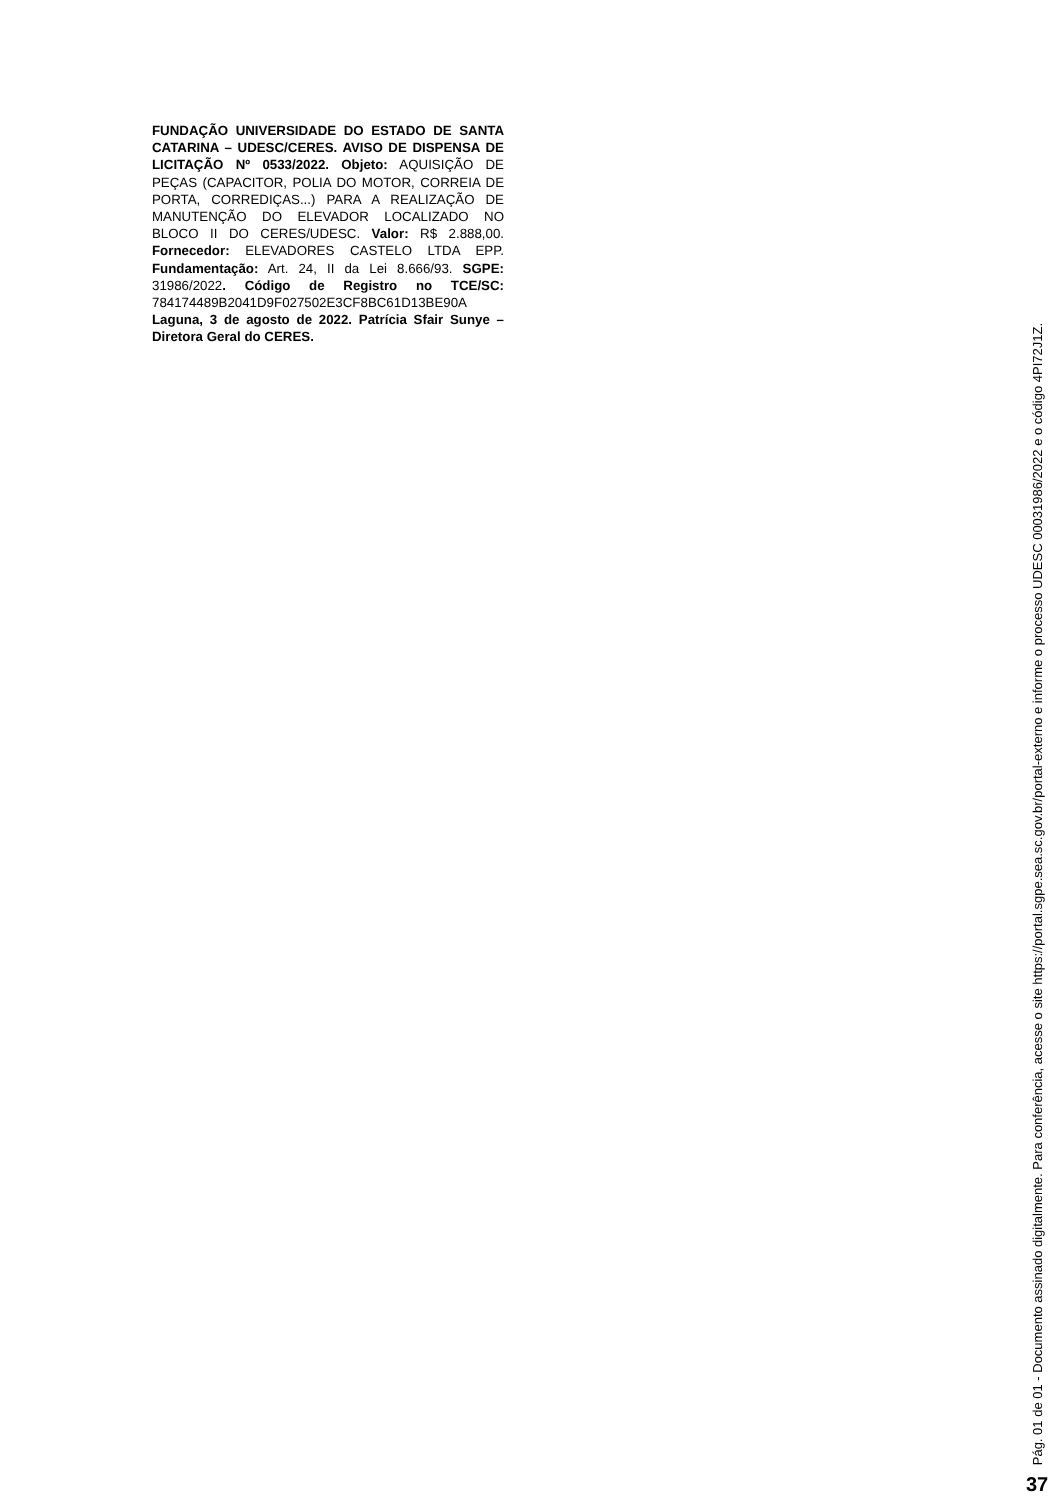FUNDAÇÃO UNIVERSIDADE DO ESTADO DE SANTA CATARINA – UDESC/CERES. AVISO DE DISPENSA DE LICITAÇÃO Nº 0533/2022. Objeto: AQUISIÇÃO DE PEÇAS (CAPACITOR, POLIA DO MOTOR, CORREIA DE PORTA, CORREDIÇAS...) PARA A REALIZAÇÃO DE MANUTENÇÃO DO ELEVADOR LOCALIZADO NO BLOCO II DO CERES/UDESC. Valor: R$ 2.888,00. Fornecedor: ELEVADORES CASTELO LTDA EPP. Fundamentação: Art. 24, II da Lei 8.666/93. SGPE: 31986/2022. Código de Registro no TCE/SC: 784174489B2041D9F027502E3CF8BC61D13BE90A
Laguna, 3 de agosto de 2022. Patrícia Sfair Sunye – Diretora Geral do CERES.
Pág. 01 de 01 - Documento assinado digitalmente. Para conferência, acesse o site https://portal.sgpe.sea.sc.gov.br/portal-externo e informe o processo UDESC 00031986/2022 e o código 4PI72J1Z.
37